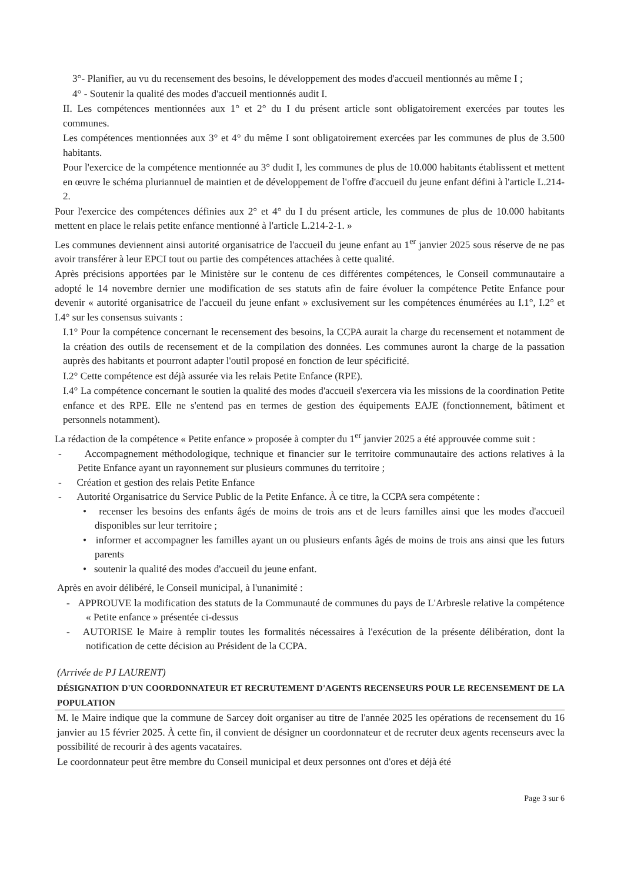3°- Planifier, au vu du recensement des besoins, le développement des modes d'accueil mentionnés au même I ;
4° - Soutenir la qualité des modes d'accueil mentionnés audit I.
II. Les compétences mentionnées aux 1° et 2° du I du présent article sont obligatoirement exercées par toutes les communes.
Les compétences mentionnées aux 3° et 4° du même I sont obligatoirement exercées par les communes de plus de 3.500 habitants.
Pour l'exercice de la compétence mentionnée au 3° dudit I, les communes de plus de 10.000 habitants établissent et mettent en œuvre le schéma pluriannuel de maintien et de développement de l'offre d'accueil du jeune enfant défini à l'article L.214-2.
Pour l'exercice des compétences définies aux 2° et 4° du I du présent article, les communes de plus de 10.000 habitants mettent en place le relais petite enfance mentionné à l'article L.214-2-1. »
Les communes deviennent ainsi autorité organisatrice de l'accueil du jeune enfant au 1<sup>er</sup> janvier 2025 sous réserve de ne pas avoir transférer à leur EPCI tout ou partie des compétences attachées à cette qualité.
Après précisions apportées par le Ministère sur le contenu de ces différentes compétences, le Conseil communautaire a adopté le 14 novembre dernier une modification de ses statuts afin de faire évoluer la compétence Petite Enfance pour devenir « autorité organisatrice de l'accueil du jeune enfant » exclusivement sur les compétences énumérées au I.1°, I.2° et I.4° sur les consensus suivants :
I.1° Pour la compétence concernant le recensement des besoins, la CCPA aurait la charge du recensement et notamment de la création des outils de recensement et de la compilation des données. Les communes auront la charge de la passation auprès des habitants et pourront adapter l'outil proposé en fonction de leur spécificité.
I.2° Cette compétence est déjà assurée via les relais Petite Enfance (RPE).
I.4° La compétence concernant le soutien la qualité des modes d'accueil s'exercera via les missions de la coordination Petite enfance et des RPE. Elle ne s'entend pas en termes de gestion des équipements EAJE (fonctionnement, bâtiment et personnels notamment).
La rédaction de la compétence « Petite enfance » proposée à compter du 1<sup>er</sup> janvier 2025 a été approuvée comme suit :
- Accompagnement méthodologique, technique et financier sur le territoire communautaire des actions relatives à la Petite Enfance ayant un rayonnement sur plusieurs communes du territoire ;
- Création et gestion des relais Petite Enfance
- Autorité Organisatrice du Service Public de la Petite Enfance. À ce titre, la CCPA sera compétente :
• recenser les besoins des enfants âgés de moins de trois ans et de leurs familles ainsi que les modes d'accueil disponibles sur leur territoire ;
• informer et accompagner les familles ayant un ou plusieurs enfants âgés de moins de trois ans ainsi que les futurs parents
• soutenir la qualité des modes d'accueil du jeune enfant.
Après en avoir délibéré, le Conseil municipal, à l'unanimité :
- APPROUVE la modification des statuts de la Communauté de communes du pays de L'Arbresle relative la compétence « Petite enfance » présentée ci-dessus
- AUTORISE le Maire à remplir toutes les formalités nécessaires à l'exécution de la présente délibération, dont la notification de cette décision au Président de la CCPA.
(Arrivée de PJ LAURENT)
DÉSIGNATION D'UN COORDONNATEUR ET RECRUTEMENT D'AGENTS RECENSEURS POUR LE RECENSEMENT DE LA POPULATION
M. le Maire indique que la commune de Sarcey doit organiser au titre de l'année 2025 les opérations de recensement du 16 janvier au 15 février 2025. À cette fin, il convient de désigner un coordonnateur et de recruter deux agents recenseurs avec la possibilité de recourir à des agents vacataires.
Le coordonnateur peut être membre du Conseil municipal et deux personnes ont d'ores et déjà été
Page 3 sur 6